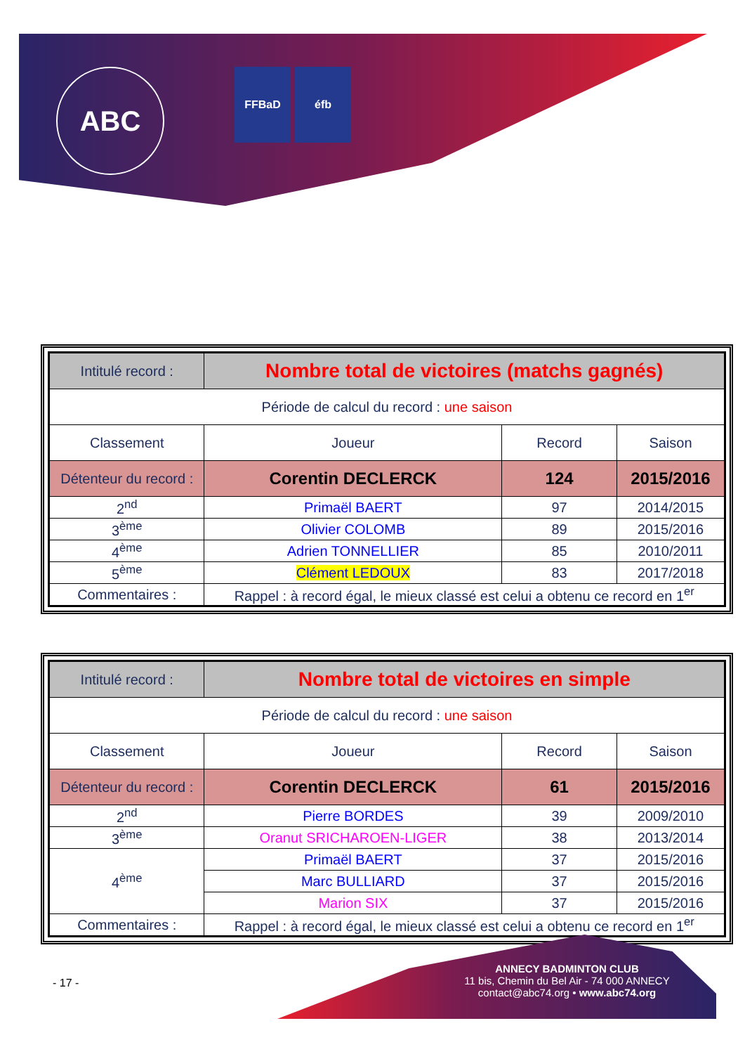ABC FFBaD éfb
| Intitulé record : | Nombre total de victoires (matchs gagnés) | | |
| Période de calcul du record : une saison | | | |
| Classement | Joueur | Record | Saison |
| Détenteur du record : | Corentin DECLERCK | 124 | 2015/2016 |
| 2<sup>nd</sup> | Primaël BAERT | 97 | 2014/2015 |
| 3<sup>ème</sup> | Olivier COLOMB | 89 | 2015/2016 |
| 4<sup>ème</sup> | Adrien TONNELLIER | 85 | 2010/2011 |
| 5<sup>ème</sup> | Clément LEDOUX | 83 | 2017/2018 |
| Commentaires : | Rappel : à record égal, le mieux classé est celui a obtenu ce record en 1<sup>er</sup> | | |
| Intitulé record : | Nombre total de victoires en simple | | |
| Période de calcul du record : une saison | | | |
| Classement | Joueur | Record | Saison |
| Détenteur du record : | Corentin DECLERCK | 61 | 2015/2016 |
| 2<sup>nd</sup> | Pierre BORDES | 39 | 2009/2010 |
| 3<sup>ème</sup> | Oranut SRICHAROEN-LIGER | 38 | 2013/2014 |
| 4<sup>ème</sup> | Primaël BAERT | 37 | 2015/2016 |
| | Marc BULLIARD | 37 | 2015/2016 |
| | Marion SIX | 37 | 2015/2016 |
| Commentaires : | Rappel : à record égal, le mieux classé est celui a obtenu ce record en 1<sup>er</sup> | | |
- 17 -
ANNECY BADMINTON CLUB
11 bis, Chemin du Bel Air - 74 000 ANNECY
contact@abc74.org • www.abc74.org